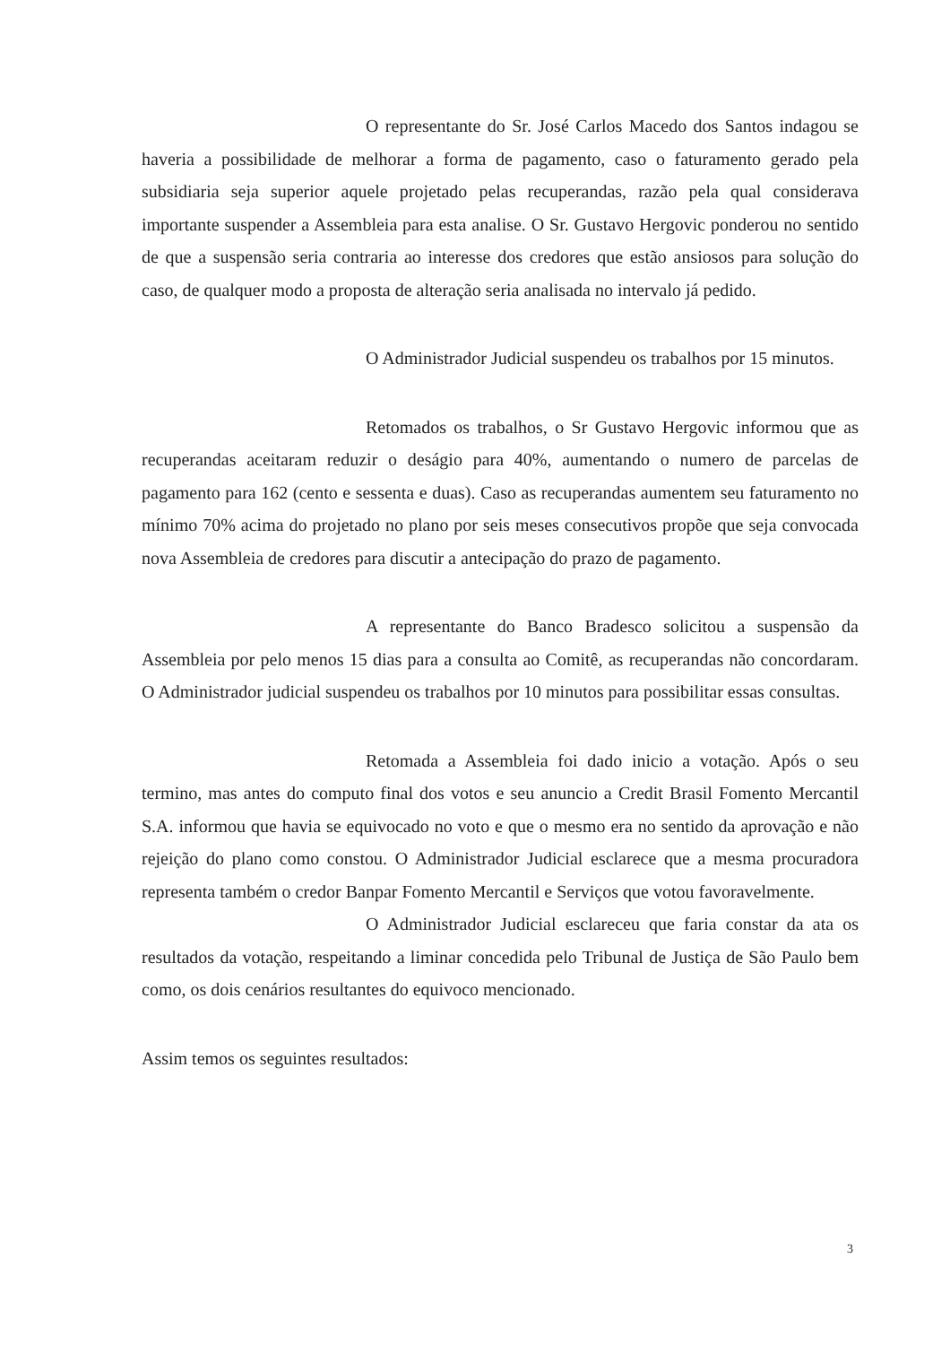O representante do Sr. José Carlos Macedo dos Santos indagou se haveria a possibilidade de melhorar a forma de pagamento, caso o faturamento gerado pela subsidiaria seja superior aquele projetado pelas recuperandas, razão pela qual considerava importante suspender a Assembleia para esta analise. O Sr. Gustavo Hergovic ponderou no sentido de que a suspensão seria contraria ao interesse dos credores que estão ansiosos para solução do caso, de qualquer modo a proposta de alteração seria analisada no intervalo já pedido.
O Administrador Judicial suspendeu os trabalhos por 15 minutos.
Retomados os trabalhos, o Sr Gustavo Hergovic informou que as recuperandas aceitaram reduzir o deságio para 40%, aumentando o numero de parcelas de pagamento para 162 (cento e sessenta e duas). Caso as recuperandas aumentem seu faturamento no mínimo 70% acima do projetado no plano por seis meses consecutivos propõe que seja convocada nova Assembleia de credores para discutir a antecipação do prazo de pagamento.
A representante do Banco Bradesco solicitou a suspensão da Assembleia por pelo menos 15 dias para a consulta ao Comitê, as recuperandas não concordaram. O Administrador judicial suspendeu os trabalhos por 10 minutos para possibilitar essas consultas.
Retomada a Assembleia foi dado inicio a votação. Após o seu termino, mas antes do computo final dos votos e seu anuncio a Credit Brasil Fomento Mercantil S.A. informou que havia se equivocado no voto e que o mesmo era no sentido da aprovação e não rejeição do plano como constou. O Administrador Judicial esclarece que a mesma procuradora representa também o credor Banpar Fomento Mercantil e Serviços que votou favoravelmente.
O Administrador Judicial esclareceu que faria constar da ata os resultados da votação, respeitando a liminar concedida pelo Tribunal de Justiça de São Paulo bem como, os dois cenários resultantes do equivoco mencionado.
Assim temos os seguintes resultados:
3